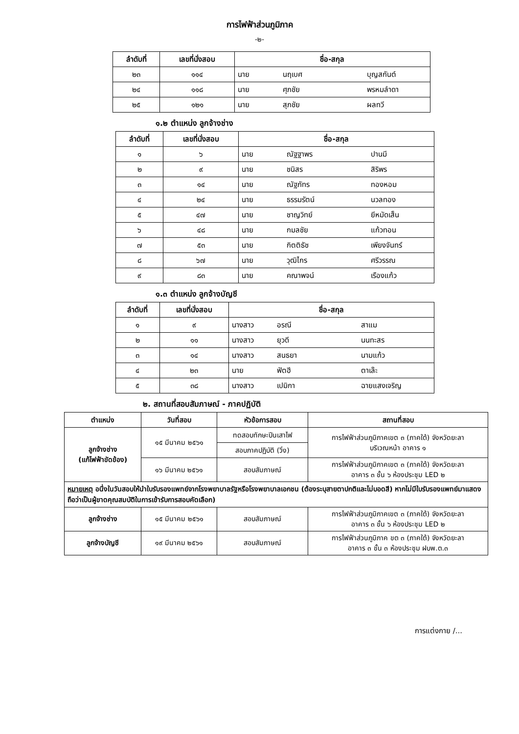การไฟฟ้าส่วนภูมิภาค
-๒-
| ลำดับที่ | เลขที่นั่งสอบ | ชื่อ-สกุล | | |
| --- | --- | --- | --- | --- |
| ๒๓ | ๑๑๔ | นาย | นฤเบศ | บุญสกันต์ |
| ๒๔ | ๑๑๘ | นาย | ศุภชัย | พรหมลำดา |
| ๒๕ | ๑๒๑ | นาย | สุภชัย | ผลทวี |
๑.๒ ตำแหน่ง ลูกจ้างช่าง
| ลำดับที่ | เลขที่นั่งสอบ | ชื่อ-สกุล | | |
| --- | --- | --- | --- | --- |
| ๑ | ๖ | นาย | ณัฐฐาพร | ปานมี |
| ๒ | ๙ | นาย | ชนิสร | สิริพร |
| ๓ | ๑๔ | นาย | ณัฐภัทร | ทองหอม |
| ๔ | ๒๔ | นาย | ธรรมรัตน์ | นวลทอง |
| ๕ | ๔๗ | นาย | ชาญวิทย์ | ยีหมัดเส็น |
| ๖ | ๔๘ | นาย | กมลชัย | แก้วทอน |
| ๗ | ๕๓ | นาย | กิตติธัช | เพียงจันทร์ |
| ๘ | ๖๗ | นาย | วุฒิไกร | ศรีวรรณ |
| ๙ | ๘๓ | นาย | คณาพจน์ | เรืองแก้ว |
๑.๓ ตำแหน่ง ลูกจ้างบัญชี
| ลำดับที่ | เลขที่นั่งสอบ | ชื่อ-สกุล | | |
| --- | --- | --- | --- | --- |
| ๑ | ๙ | นางสาว | อรณี | สาแม |
| ๒ | ๑๑ | นางสาว | ยุวดี | นนทะสร |
| ๓ | ๑๔ | นางสาว | สนธยา | นามแก้ว |
| ๔ | ๒๓ | นาย | ฟัตฮี | ตาเล๊ะ |
| ๕ | ๓๘ | นางสาว | เปมิกา | ฉายแสงเจริญ |
๒. สถานที่สอบสัมภาษณ์ - ภาคปฏิบัติ
| ตำแหน่ง | วันที่สอบ | หัวข้อการสอบ | สถานที่สอบ |
| --- | --- | --- | --- |
| ลูกจ้างช่าง (แก้ไฟฟ้าขัดข้อง) | ๑๕ มีนาคม ๒๕๖๑ | ทดสอบทักษะปีนเสาไฟ | การไฟฟ้าส่วนภูมิภาคเขต ๓ (ภาคใต้) จังหวัดยะลา บริเวณหน้า อาคาร ๑ |
| | | สอบภาคปฏิบัติ (วิ่ง) | |
| | ๑๖ มีนาคม ๒๕๖๑ | สอบสัมภาษณ์ | การไฟฟ้าส่วนภูมิภาคเขต ๓ (ภาคใต้) จังหวัดยะลา อาคาร ๓ ชั้น ๖ ห้องประชุม LED ๒ |
| หมายเหตุ อนึ่งในวันสอบให้นำใบรับรองแพทย์จากโรงพยาบาลรัฐหรือโรงพยาบาลเอกชน (ต้องระบุสายตาปกติและไม่บอดสี) หากไม่มีใบรับรองแพทย์มาแสดงถือว่าเป็นผู้ขาดคุณสมบัติในการเข้ารับการสอบคัดเลือก) | | | |
| ลูกจ้างช่าง | ๑๕ มีนาคม ๒๕๖๑ | สอบสัมภาษณ์ | การไฟฟ้าส่วนภูมิภาคเขต ๓ (ภาคใต้) จังหวัดยะลา อาคาร ๓ ชั้น ๖ ห้องประชุม LED ๒ |
| ลูกจ้างบัญชี | ๑๙ มีนาคม ๒๕๖๑ | สอบสัมภาษณ์ | การไฟฟ้าส่วนภูมิภาค ขต ๓ (ภาคใต้) จังหวัดยะลา อาคาร ๓ ชั้น ๓ ห้องประชุม ฝบพ.ต.๓ |
การแต่งกาย /...